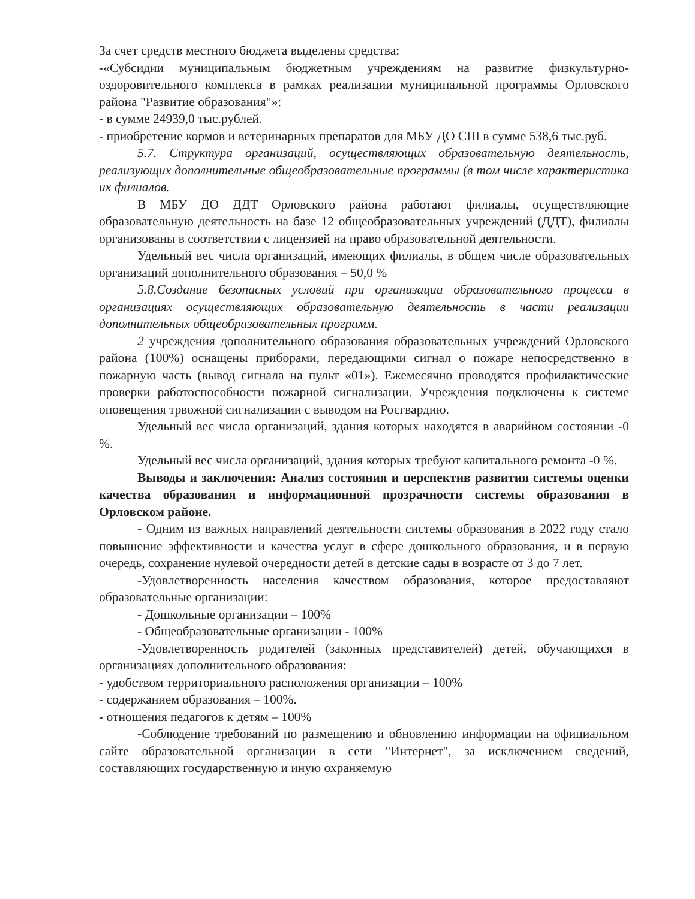За счет средств местного бюджета выделены средства:
-«Субсидии муниципальным бюджетным учреждениям на развитие физкультурно-оздоровительного комплекса в рамках реализации муниципальной программы Орловского района "Развитие образования"»:
- в сумме 24939,0 тыс.рублей.
- приобретение кормов и ветеринарных препаратов для МБУ ДО СШ в сумме 538,6 тыс.руб.
5.7. Структура организаций, осуществляющих образовательную деятельность, реализующих дополнительные общеобразовательные программы (в том числе характеристика их филиалов.
В МБУ ДО ДДТ Орловского района работают филиалы, осуществляющие образовательную деятельность на базе 12 общеобразовательных учреждений (ДДТ), филиалы организованы в соответствии с лицензией на право образовательной деятельности.
Удельный вес числа организаций, имеющих филиалы, в общем числе образовательных организаций дополнительного образования – 50,0 %
5.8.Создание безопасных условий при организации образовательного процесса в организациях осуществляющих образовательную деятельность в части реализации дополнительных общеобразовательных программ.
2 учреждения дополнительного образования образовательных учреждений Орловского района (100%) оснащены приборами, передающими сигнал о пожаре непосредственно в пожарную часть (вывод сигнала на пульт «01»). Ежемесячно проводятся профилактические проверки работоспособности пожарной сигнализации. Учреждения подключены к системе оповещения трвожной сигнализации с выводом на Росгвардию.
Удельный вес числа организаций, здания которых находятся в аварийном состоянии -0 %.
Удельный вес числа организаций, здания которых требуют капитального ремонта -0 %.
Выводы и заключения: Анализ состояния и перспектив развития системы оценки качества образования и информационной прозрачности системы образования в Орловском районе.
- Одним из важных направлений деятельности системы образования в 2022 году стало повышение эффективности и качества услуг в сфере дошкольного образования, и в первую очередь, сохранение нулевой очередности детей в детские сады в возрасте от 3 до 7 лет.
-Удовлетворенность населения качеством образования, которое предоставляют образовательные организации:
- Дошкольные организации – 100%
- Общеобразовательные организации - 100%
-Удовлетворенность родителей (законных представителей) детей, обучающихся в организациях дополнительного образования:
- удобством территориального расположения организации – 100%
- содержанием образования – 100%.
- отношения педагогов к детям – 100%
-Соблюдение требований по размещению и обновлению информации на официальном сайте образовательной организации в сети "Интернет", за исключением сведений, составляющих государственную и иную охраняемую